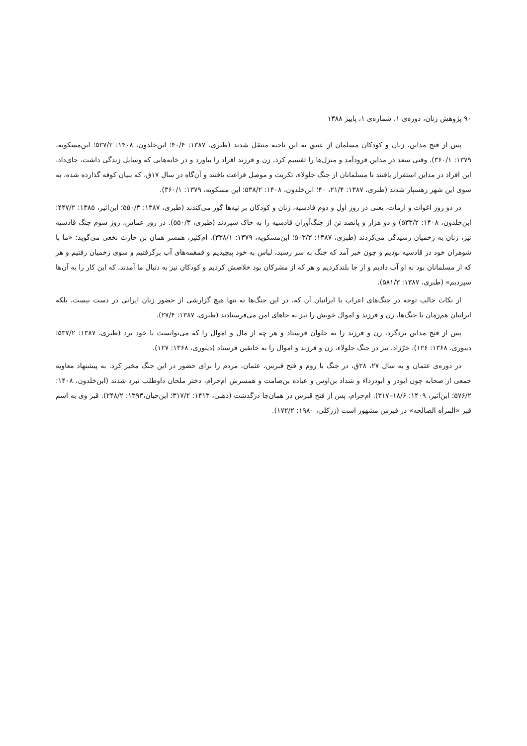۹۰ پژوهش زنان، دوره‌ی ۱، شماره‌ی ۱، پاییز ۱۳۸۸
پس از فتح مداین، زنان و کودکان مسلمان از عتیق به این ناحیه منتقل شدند (طبری، ۱۳۸۷: ۴۰/۴؛ ابن‌خلدون، ۱۴۰۸: ۵۳۷/۲؛ ابن‌مسکویه، ۱۳۷۹: ۳۶۰/۱). وقتی سعد در مداین فرودآمد و منزل‌ها را تقسیم کرد، زن و فرزند افراد را بیاورد و در خانه‌هایی که وسایل زندگی داشت، جای‌داد. این افراد در مداین استقرار یافتند تا مسلمانان از جنگ جلولاء، تکریت و موصل فراغت یافتند و آن‌گاه در سال ۱۷ق، که بنیان کوفه گذارده شده، به سوی این شهر رهسپار شدند (طبری، ۱۳۸۷: ۲۱/۴، ۴۰؛ ابن‌خلدون، ۱۴۰۸: ۵۳۸/۲؛ ابن مسکویه، ۱۳۷۹: ۳۶۰/۱).
در دو روز اغواث و ارماث، یعنی در روز اول و دوم قادسیه، زنان و کودکان بر تپه‌ها گور می‌کندند (طبری، ۱۳۸۷: ۵۵۰/۳؛ ابن‌اثیر، ۱۳۸۵: ۴۴۷/۲؛ ابن‌خلدون، ۱۴۰۸: ۵۳۳/۲) و دو هزار و پانصد تن از جنگ‌آوران قادسیه را به خاک سپردند (طبری، ۵۵۰/۳). در روز عماس، روز سوم جنگ قادسیه نیز، زنان به زخمیان رسیدگی می‌کردند (طبری، ۱۳۸۷: ۵۰۳/۳؛ ابن‌مسکویه، ۱۳۷۹: ۳۳۸/۱). ام‌کثیر، همسر همان بن حارث نخعی می‌گوید: «ما با شوهران خود در قادسیه بودیم و چون خبر آمد که جنگ به سر رسید، لباس به خود پیچیدیم و قمقمه‌های آب برگرفتیم و سوی زخمیان رفتیم و هر که از مسلمانان بود به او آب دادیم و از جا بلندکردیم و هر که از مشرکان بود خلاصش کردیم و کودکان نیز به دنبال ما آمدند، که این کار را به آن‌ها سپردیم» (طبری، ۱۳۸۷: ۵۸۱/۳).
از نکات جالب توجه در جنگ‌های اعراب با ایرانیان آن که، در این جنگ‌ها نه تنها هیچ گزارشی از حضور زنان ایرانی در دست نیست، بلکه ایرانیان هم‌زمان با جنگ‌ها، زن و فرزند و اموال خویش را نیز به جاهای امن می‌فرستادند (طبری، ۱۳۸۷: ۲۷/۴).
پس از فتح مداین یزدگرد، زن و فرزند را به حلوان فرستاد و هر چه از مال و اموال را که می‌توانست با خود برد (طبری، ۱۳۸۷: ۵۳۷/۲؛ دینوری، ۱۳۶۸: ۱۲۶)، خرّزاد، نیز در جنگ جلولاء، زن و فرزند و اموال را به خانقین فرستاد (دینوری، ۱۳۶۸: ۱۲۷).
در دوره‌ی عثمان و به سال ۲۷، ۲۸ق، در جنگ با روم و فتح قبرس، عثمان، مردم را برای حضور در این جنگ مخیر کرد. به پیشنهاد معاویه جمعی از صحابه چون ابوذر و ابودرداء و شداد بن‌اوس و عباده بن‌صامت و همسرش ام‌حرام، دختر ملحان داوطلب نبرد شدند (ابن‌خلدون، ۱۴۰۸: ۵۷۶/۲؛ ابن‌اثیر، ۱۴۰۹: ۱۸/۶–۳۱۷). ام‌حرام، پس از فتح قبرس در همان‌جا درگذشت (ذهبی، ۱۴۱۳: ۳۱۷/۲؛ ابن‌حبان،۱۳۹۳: ۲۴۸/۲). قبر وی به اسم قبر «المرأه الصالحه» در قبرس مشهور است (زرکلی، ۱۹۸۰: ۱۷۲/۲).